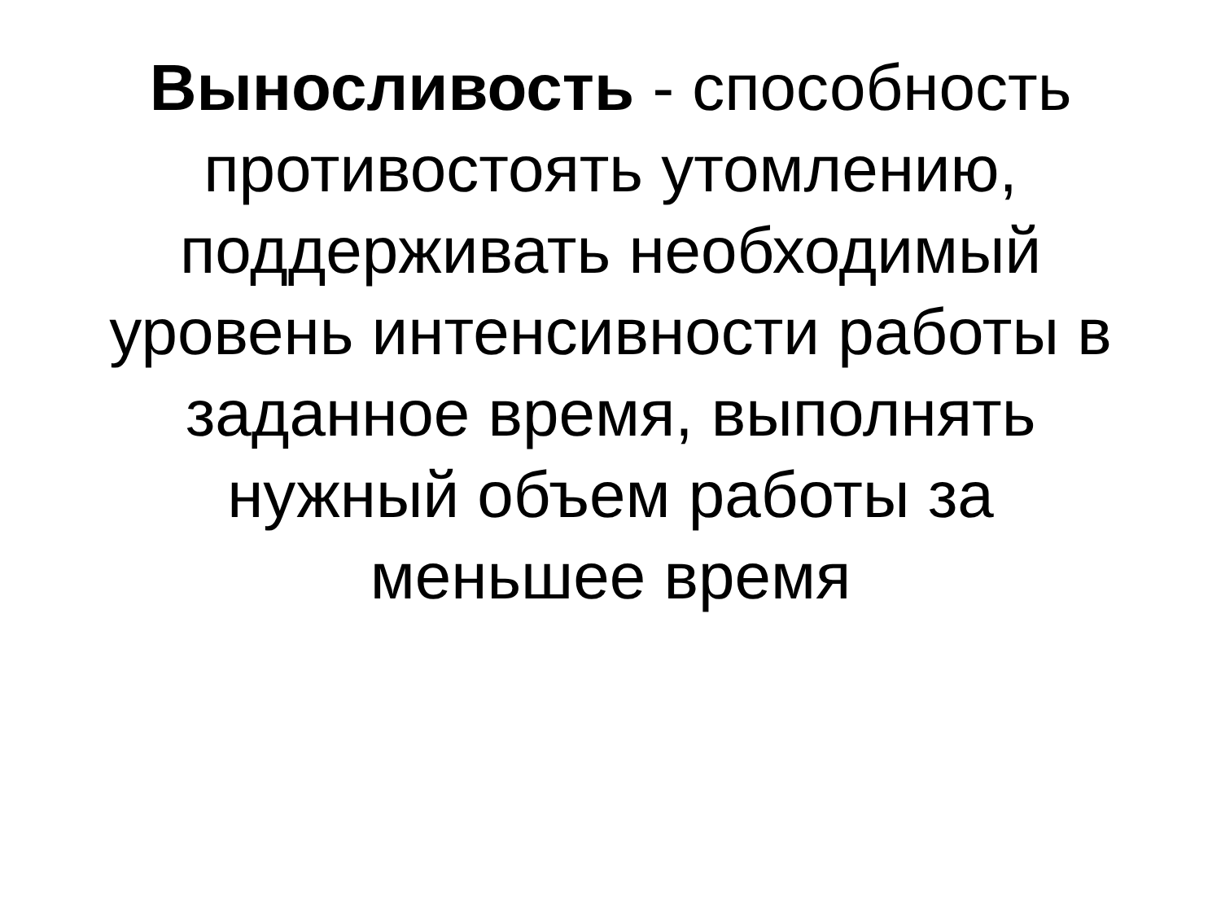Выносливость - способность
противостоять утомлению,
поддерживать необходимый
уровень интенсивности работы в
заданное время, выполнять
нужный объем работы за
меньшее время